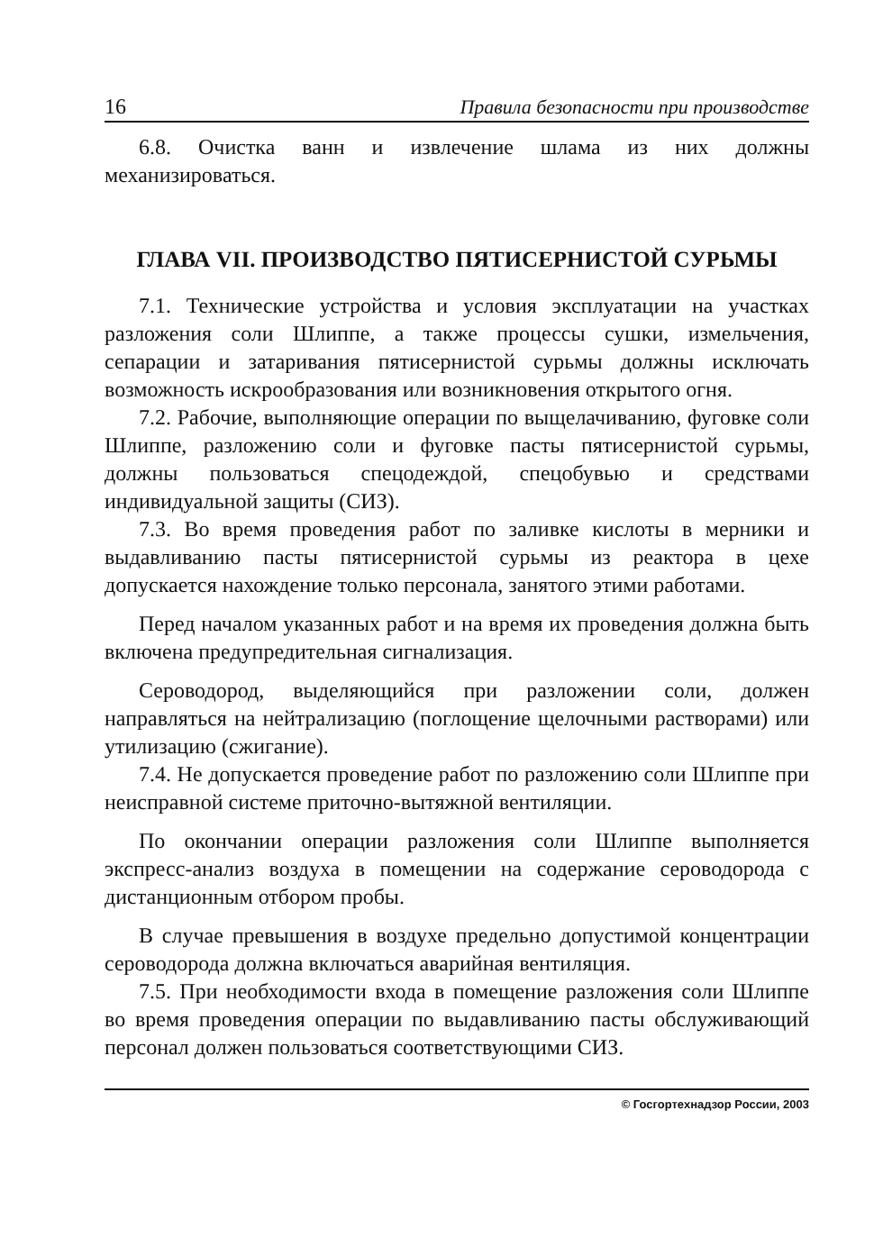16 Правила безопасности при производстве
6.8. Очистка ванн и извлечение шлама из них должны механизироваться.
ГЛАВА VII. ПРОИЗВОДСТВО ПЯТИСЕРНИСТОЙ СУРЬМЫ
7.1. Технические устройства и условия эксплуатации на участках разложения соли Шлиппе, а также процессы сушки, измельчения, сепарации и затаривания пятисернистой сурьмы должны исключать возможность искрообразования или возникновения открытого огня.
7.2. Рабочие, выполняющие операции по выщелачиванию, фуговке соли Шлиппе, разложению соли и фуговке пасты пятисернистой сурьмы, должны пользоваться спецодеждой, спецобувью и средствами индивидуальной защиты (СИЗ).
7.3. Во время проведения работ по заливке кислоты в мерники и выдавливанию пасты пятисернистой сурьмы из реактора в цехе допускается нахождение только персонала, занятого этими работами.
Перед началом указанных работ и на время их проведения должна быть включена предупредительная сигнализация.
Сероводород, выделяющийся при разложении соли, должен направляться на нейтрализацию (поглощение щелочными растворами) или утилизацию (сжигание).
7.4. Не допускается проведение работ по разложению соли Шлиппе при неисправной системе приточно-вытяжной вентиляции.
По окончании операции разложения соли Шлиппе выполняется экспресс-анализ воздуха в помещении на содержание сероводорода с дистанционным отбором пробы.
В случае превышения в воздухе предельно допустимой концентрации сероводорода должна включаться аварийная вентиляция.
7.5. При необходимости входа в помещение разложения соли Шлиппе во время проведения операции по выдавливанию пасты обслуживающий персонал должен пользоваться соответствующими СИЗ.
© Госгортехнадзор России, 2003